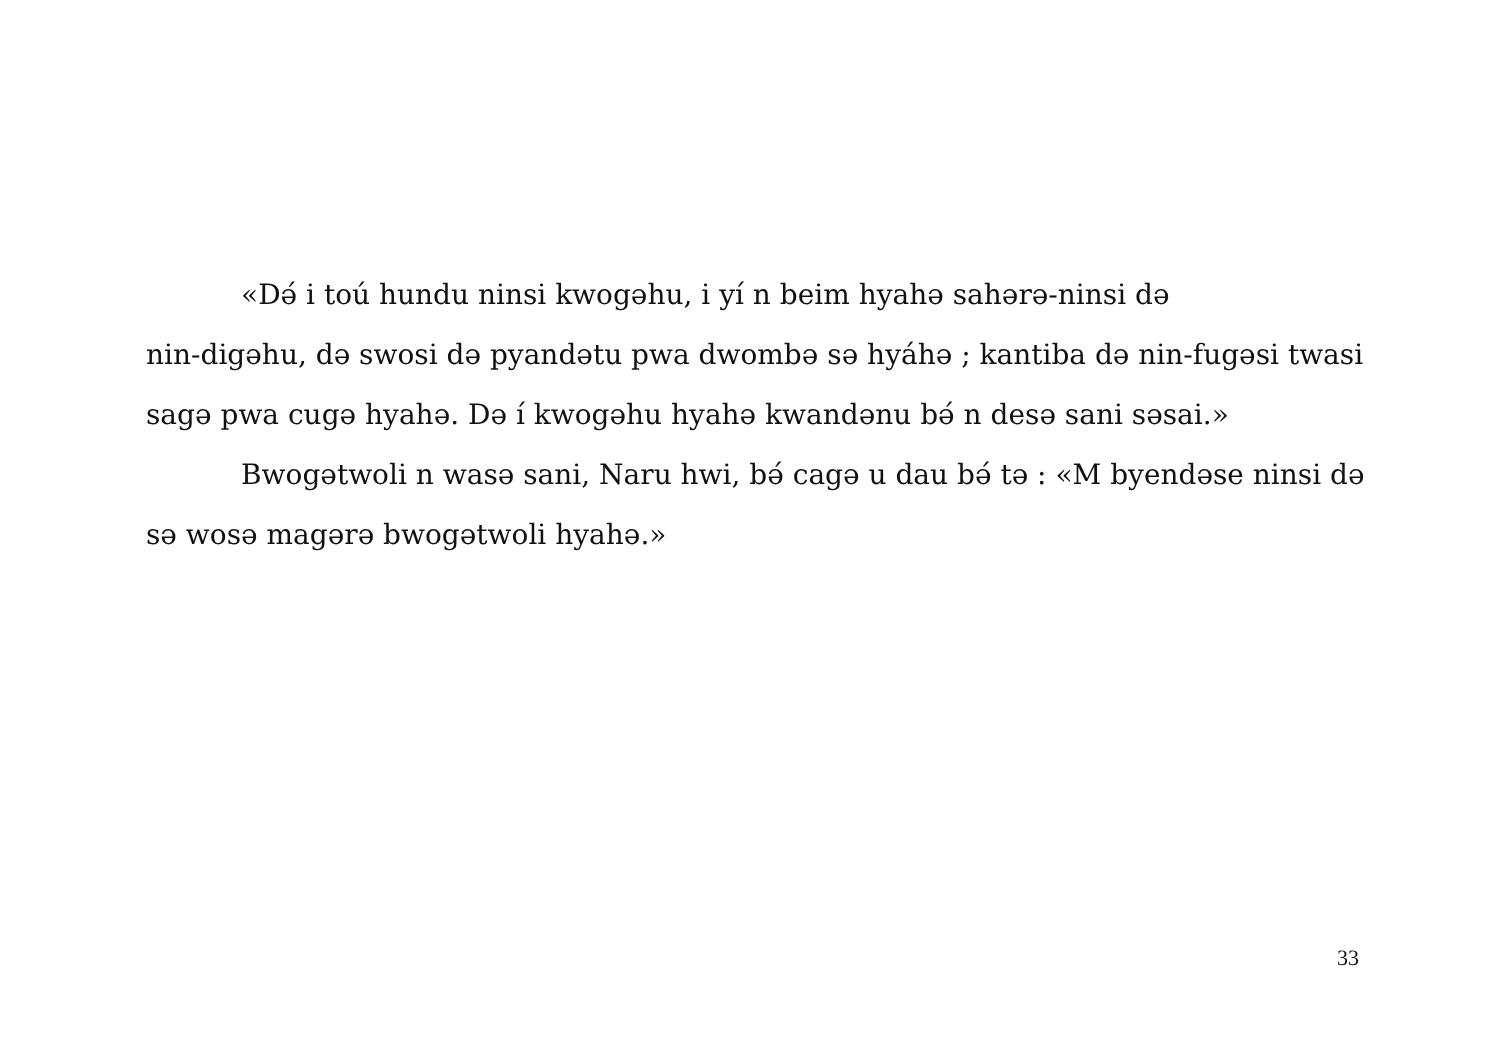«Dǝ́ i toú hundu ninsi kwogǝhu, i yí n beim hyahǝ sahǝrǝ-ninsi dǝ
nin-digǝhu, dǝ swosi dǝ pyandǝtu pwa dwombǝ sǝ hyáhǝ ; kantiba dǝ nin-fugǝsi twasi sagǝ pwa cugǝ hyahǝ. Dǝ í kwogǝhu hyahǝ kwandǝnu bǝ́ n desǝ sani sǝsai.»
Bwogǝtwoli n wasǝ sani, Naru hwi, bǝ́ cagǝ u dau bǝ́ tǝ : «M byendǝse ninsi dǝ sǝ wosǝ magǝrǝ bwogǝtwoli hyahǝ.»
33